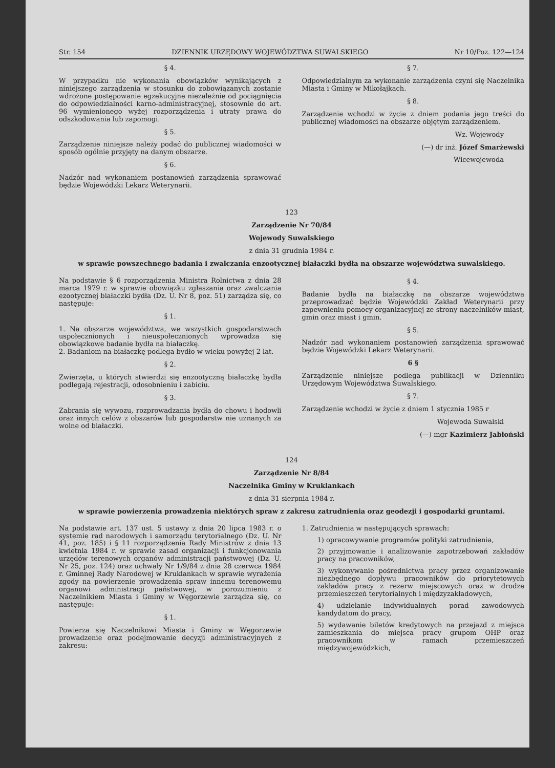Str. 154 DZIENNIK URZĘDOWY WOJEWÓDZTWA SUWALSKIEGO Nr 10/Poz. 122—124
§ 4.
W przypadku nie wykonania obowiązków wynikających z niniejszego zarządzenia w stosunku do zobowiązanych zostanie wdrożone postępowanie egzekucyjne niezależnie od pociągnięcia do odpowiedzialności karno-administracyjnej, stosownie do art. 96 wymienionego wyżej rozporządzenia i utraty prawa do odszkodowania lub zapomogi.
§ 5.
Zarządzenie niniejsze należy podać do publicznej wiadomości w sposób ogólnie przyjęty na danym obszarze.
§ 6.
Nadzór nad wykonaniem postanowień zarządzenia sprawować będzie Wojewódzki Lekarz Weterynarii.
§ 7.
Odpowiedzialnym za wykonanie zarządzenia czyni się Naczelnika Miasta i Gminy w Mikołajkach.
§ 8.
Zarządzenie wchodzi w życie z dniem podania jego treści do publicznej wiadomości na obszarze objętym zarządzeniem.
Wz. Wojewody
(—) dr inż. Józef Smarżewski
Wicewojewoda
123
Zarządzenie Nr 70/84
Wojewody Suwalskiego
z dnia 31 grudnia 1984 r.
w sprawie powszechnego badania i zwalczania enzootycznej białaczki bydła na obszarze województwa suwalskiego.
Na podstawie § 6 rozporządzenia Ministra Rolnictwa z dnia 28 marca 1979 r. w sprawie obowiązku zgłaszania oraz zwalczania ezootycznej białaczki bydła (Dz. U. Nr 8, poz. 51) zarządza się, co następuje:
§ 1.
1. Na obszarze województwa, we wszystkich gospodarstwach uspołecznionych i nieuspołecznionych wprowadza się obowiązkowe badanie bydła na białaczkę.
2. Badaniom na białaczkę podlega bydło w wieku powyżej 2 lat.
§ 2.
Zwierzęta, u których stwierdzi się enzootyczną białaczkę bydła podlegają rejestracji, odosobnieniu i zabiciu.
§ 3.
Zabrania się wywozu, rozprowadzania bydła do chowu i hodowli oraz innych celów z obszarów lub gospodarstw nie uznanych za wolne od białaczki.
§ 4.
Badanie bydła na białaczkę na obszarze województwa przeprowadzać będzie Wojewódzki Zakład Weterynarii przy zapewnieniu pomocy organizacyjnej ze strony naczelników miast, gmin oraz miast i gmin.
§ 5.
Nadzór nad wykonaniem postanowień zarządzenia sprawować będzie Wojewódzki Lekarz Weterynarii.
6 §
Zarządzenie niniejsze podlega publikacji w Dzienniku Urzędowym Województwa Suwalskiego.
§ 7.
Zarządzenie wchodzi w życie z dniem 1 stycznia 1985 r
Wojewoda Suwalski
(—) mgr Kazimierz Jabłoński
124
Zarządzenie Nr 8/84
Naczelnika Gminy w Kruklankach
z dnia 31 sierpnia 1984 r.
w sprawie powierzenia prowadzenia niektórych spraw z zakresu zatrudnienia oraz geodezji i gospodarki gruntami.
Na podstawie art. 137 ust. 5 ustawy z dnia 20 lipca 1983 r. o systemie rad narodowych i samorządu terytorialnego (Dz. U. Nr 41, poz. 185) i § 11 rozporządzenia Rady Ministrów z dnia 13 kwietnia 1984 r. w sprawie zasad organizacji i funkcjonowania urzędów terenowych organów administracji państwowej (Dz. U. Nr 25, poz. 124) oraz uchwały Nr 1/9/84 z dnia 28 czerwca 1984 r. Gminnej Rady Narodowej w Kruklankach w sprawie wyrażenia zgody na powierzenie prowadzenia spraw innemu terenowemu organowi administracji państwowej, w porozumieniu z Naczelnikiem Miasta i Gminy w Węgorzewie zarządza się, co następuje:
§ 1.
Powierza się Naczelnikowi Miasta i Gminy w Węgorzewie prowadzenie oraz podejmowanie decyzji administracyjnych z zakresu:
1. Zatrudnienia w następujących sprawach:
1) opracowywanie programów polityki zatrudnienia,
2) przyjmowanie i analizowanie zapotrzebowań zakładów pracy na pracowników,
3) wykonywanie pośrednictwa pracy przez organizowanie niezbędnego dopływu pracowników do priorytetowych zakładów pracy z rezerw miejscowych oraz w drodze przemieszczeń terytorialnych i międzyzakładowych,
4) udzielanie indywidualnych porad zawodowych kandydatom do pracy,
5) wydawanie biletów kredytowych na przejazd z miejsca zamieszkania do miejsca pracy grupom OHP oraz pracownikom w ramach przemieszczeń międzywojewódzkich,